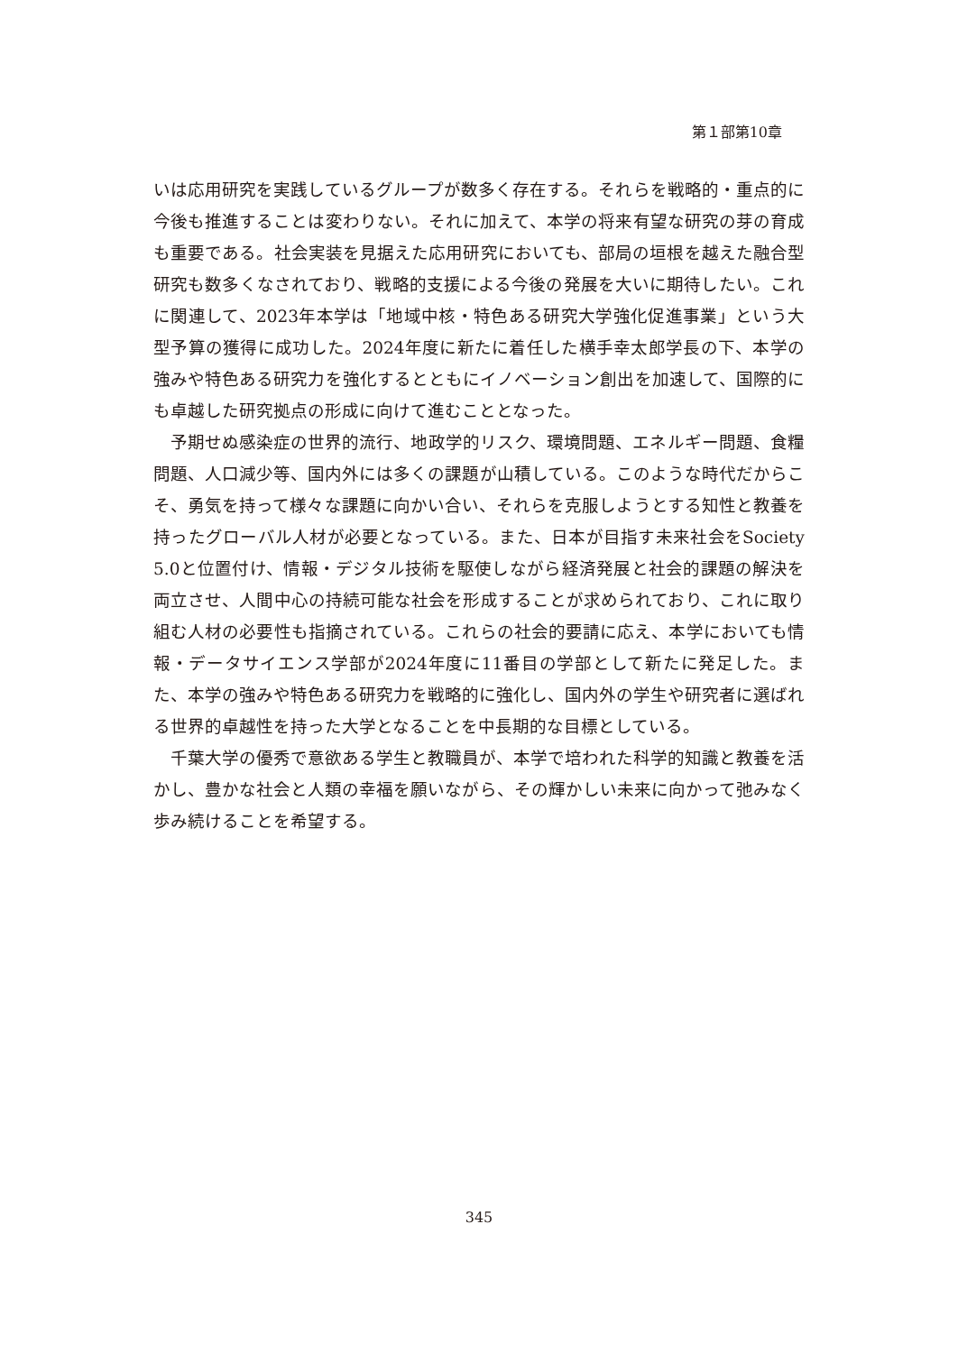第１部第10章
いは応用研究を実践しているグループが数多く存在する。それらを戦略的・重点的に今後も推進することは変わりない。それに加えて、本学の将来有望な研究の芽の育成も重要である。社会実装を見据えた応用研究においても、部局の垣根を越えた融合型研究も数多くなされており、戦略的支援による今後の発展を大いに期待したい。これに関連して、2023年本学は「地域中核・特色ある研究大学強化促進事業」という大型予算の獲得に成功した。2024年度に新たに着任した横手幸太郎学長の下、本学の強みや特色ある研究力を強化するとともにイノベーション創出を加速して、国際的にも卓越した研究拠点の形成に向けて進むこととなった。
予期せぬ感染症の世界的流行、地政学的リスク、環境問題、エネルギー問題、食糧問題、人口減少等、国内外には多くの課題が山積している。このような時代だからこそ、勇気を持って様々な課題に向かい合い、それらを克服しようとする知性と教養を持ったグローバル人材が必要となっている。また、日本が目指す未来社会をSociety 5.0と位置付け、情報・デジタル技術を駆使しながら経済発展と社会的課題の解決を両立させ、人間中心の持続可能な社会を形成することが求められており、これに取り組む人材の必要性も指摘されている。これらの社会的要請に応え、本学においても情報・データサイエンス学部が2024年度に11番目の学部として新たに発足した。また、本学の強みや特色ある研究力を戦略的に強化し、国内外の学生や研究者に選ばれる世界的卓越性を持った大学となることを中長期的な目標としている。
千葉大学の優秀で意欲ある学生と教職員が、本学で培われた科学的知識と教養を活かし、豊かな社会と人類の幸福を願いながら、その輝かしい未来に向かって弛みなく歩み続けることを希望する。
345